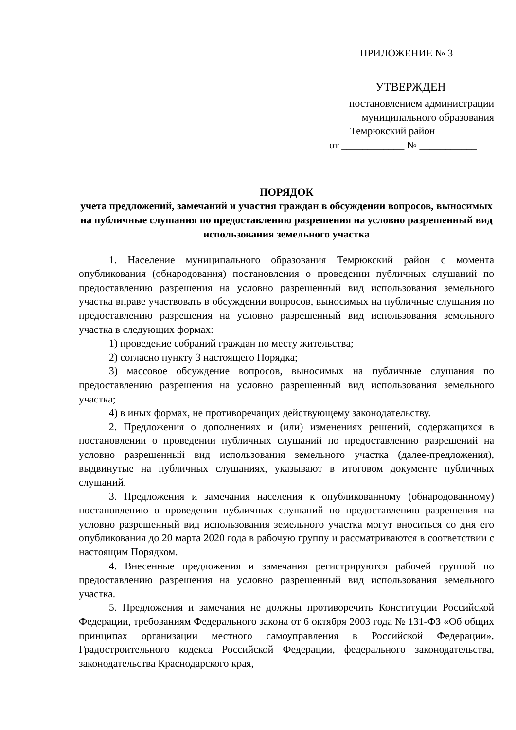ПРИЛОЖЕНИЕ № 3
УТВЕРЖДЕН
постановлением администрации
муниципального образования
Темрюкский район
от ____________ № ___________
ПОРЯДОК
учета предложений, замечаний и участия граждан в обсуждении вопросов, выносимых на публичные слушания по предоставлению разрешения на условно разрешенный вид использования земельного участка
1. Население муниципального образования Темрюкский район с момента опубликования (обнародования) постановления о проведении публичных слушаний по предоставлению разрешения на условно разрешенный вид использования земельного участка вправе участвовать в обсуждении вопросов, выносимых на публичные слушания по предоставлению разрешения на условно разрешенный вид использования земельного участка в следующих формах:
1) проведение собраний граждан по месту жительства;
2) согласно пункту 3 настоящего Порядка;
3) массовое обсуждение вопросов, выносимых на публичные слушания по предоставлению разрешения на условно разрешенный вид использования земельного участка;
4) в иных формах, не противоречащих действующему законодательству.
2. Предложения о дополнениях и (или) изменениях решений, содержащихся в постановлении о проведении публичных слушаний по предоставлению разрешений на условно разрешенный вид использования земельного участка (далее-предложения), выдвинутые на публичных слушаниях, указывают в итоговом документе публичных слушаний.
3. Предложения и замечания населения к опубликованному (обнародованному) постановлению о проведении публичных слушаний по предоставлению разрешения на условно разрешенный вид использования земельного участка могут вноситься со дня его опубликования до 20 марта 2020 года в рабочую группу и рассматриваются в соответствии с настоящим Порядком.
4. Внесенные предложения и замечания регистрируются рабочей группой по предоставлению разрешения на условно разрешенный вид использования земельного участка.
5. Предложения и замечания не должны противоречить Конституции Российской Федерации, требованиям Федерального закона от 6 октября 2003 года № 131-ФЗ «Об общих принципах организации местного самоуправления в Российской Федерации», Градостроительного кодекса Российской Федерации, федерального законодательства, законодательства Краснодарского края,